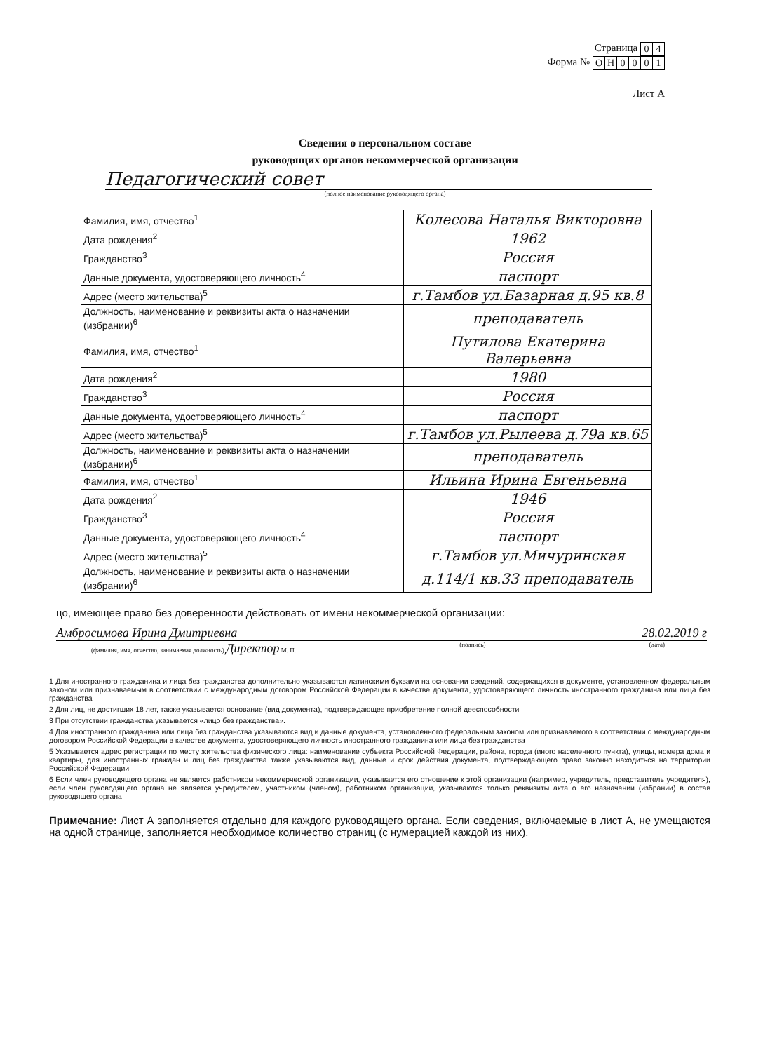Страница
| 0 | 4 |
Форма №
| О | Н | 0 | 0 | 0 | 1 |
Лист А
Сведения о персональном составе
руководящих органов некоммерческой организации
Педагогический совет
(полное наименование руководящего органа)
| Фамилия, имя, отчество<sup>1</sup> | Колесова Наталья Викторовна |
| Дата рождения<sup>2</sup> | 1962 |
| Гражданство<sup>3</sup> | Россия |
| Данные документа, удостоверяющего личность<sup>4</sup> | паспорт |
| Адрес (место жительства)<sup>5</sup> | г.Тамбов ул.Базарная д.95 кв.8 |
| Должность, наименование и реквизиты акта о назначении (избрании)<sup>6</sup> | преподаватель |
| Фамилия, имя, отчество<sup>1</sup> | Путилова Екатерина Валерьевна |
| Дата рождения<sup>2</sup> | 1980 |
| Гражданство<sup>3</sup> | Россия |
| Данные документа, удостоверяющего личность<sup>4</sup> | паспорт |
| Адрес (место жительства)<sup>5</sup> | г.Тамбов ул.Рылеева д.79а кв.65 |
| Должность, наименование и реквизиты акта о назначении (избрании)<sup>6</sup> | преподаватель |
| Фамилия, имя, отчество<sup>1</sup> | Ильина Ирина Евгеньевна |
| Дата рождения<sup>2</sup> | 1946 |
| Гражданство<sup>3</sup> | Россия |
| Данные документа, удостоверяющего личность<sup>4</sup> | паспорт |
| Адрес (место жительства)<sup>5</sup> | г.Тамбов ул.Мичуринская |
| Должность, наименование и реквизиты акта о назначении (избрании)<sup>6</sup> | д.114/1 кв.33 преподаватель |
цо, имеющее право без доверенности действовать от имени некоммерческой организации:
Амбросимова Ирина Дмитриевна 28.02.2019 г
(фамилия, имя, отчество, занимаемая должность) Директор М. П. (подпись) (дата)
1 Для иностранного гражданина и лица без гражданства дополнительно указываются латинскими буквами на основании сведений, содержащихся в документе, установленном федеральным законом или признаваемым в соответствии с международным договором Российской Федерации в качестве документа, удостоверяющего личность иностранного гражданина или лица без гражданства
2 Для лиц, не достигших 18 лет, также указывается основание (вид документа), подтверждающее приобретение полной дееспособности
3 При отсутствии гражданства указывается «лицо без гражданства».
4 Для иностранного гражданина или лица без гражданства указываются вид и данные документа, установленного федеральным законом или признаваемого в соответствии с международным договором Российской Федерации в качестве документа, удостоверяющего личность иностранного гражданина или лица без гражданства
5 Указывается адрес регистрации по месту жительства физического лица: наименование субъекта Российской Федерации, района, города (иного населенного пункта), улицы, номера дома и квартиры, для иностранных граждан и лиц без гражданства также указываются вид, данные и срок действия документа, подтверждающего право законно находиться на территории Российской Федерации
6 Если член руководящего органа не является работником некоммерческой организации, указывается его отношение к этой организации (например, учредитель, представитель учредителя), если член руководящего органа не является учредителем, участником (членом), работником организации, указываются только реквизиты акта о его назначении (избрании) в состав руководящего органа
Примечание: Лист А заполняется отдельно для каждого руководящего органа. Если сведения, включаемые в лист А, не умещаются на одной странице, заполняется необходимое количество страниц (с нумерацией каждой из них).